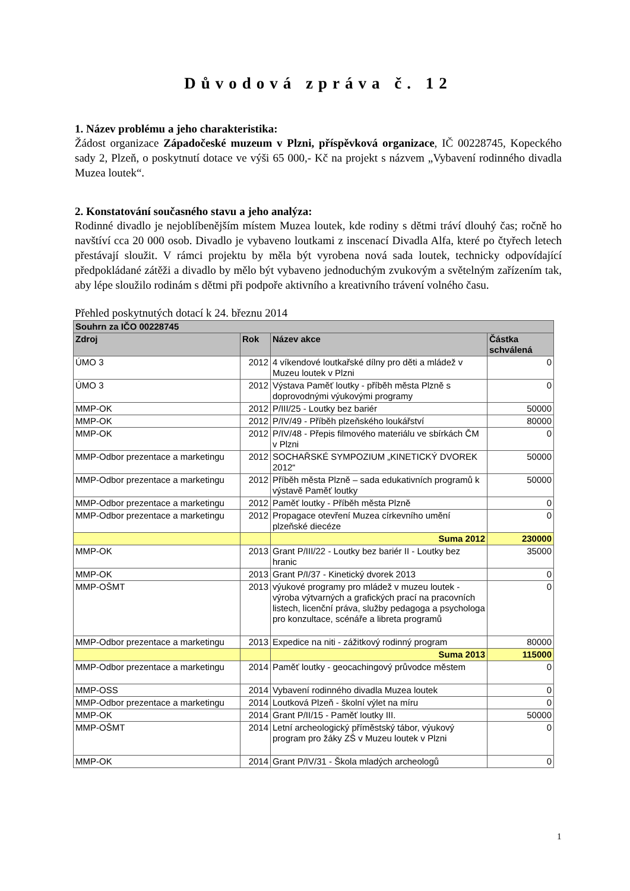Důvodová zpráva č. 12
1. Název problému a jeho charakteristika:
Žádost organizace Západočeské muzeum v Plzni, příspěvková organizace, IČ 00228745, Kopeckého sady 2, Plzeň, o poskytnutí dotace ve výši 65 000,- Kč na projekt s názvem „Vybavení rodinného divadla Muzea loutek“.
2. Konstatování současného stavu a jeho analýza:
Rodinné divadlo je nejoblíbenějším místem Muzea loutek, kde rodiny s dětmi tráví dlouhý čas; ročně ho navštíví cca 20 000 osob. Divadlo je vybaveno loutkami z inscenací Divadla Alfa, které po čtyřech letech přestávají sloužit. V rámci projektu by měla být vyrobena nová sada loutek, technicky odpovídající předpokládané zátěži a divadlo by mělo být vybaveno jednoduchým zvukovým a světelným zařízením tak, aby lépe sloužilo rodinám s dětmi při podpoře aktivního a kreativního trávení volného času.
Přehled poskytnutých dotací k 24. březnu 2014
| Souhrn za IČO 00228745 | | | |
| --- | --- | --- | --- |
| Zdroj | Rok | Název akce | Částka schválená |
| ÚMO 3 | 2012 | 4 víkendové loutkařské dílny pro děti a mládež v Muzeu loutek v Plzni | 0 |
| ÚMO 3 | 2012 | Výstava Paměť loutky - příběh města Plzně s doprovodnými výukovými programy | 0 |
| MMP-OK | 2012 | P/III/25 - Loutky bez bariér | 50000 |
| MMP-OK | 2012 | P/IV/49 - Příběh plzeňského loukářství | 80000 |
| MMP-OK | 2012 | P/IV/48 - Přepis filmového materiálu ve sbírkách ČM v Plzni | 0 |
| MMP-Odbor prezentace a marketingu | 2012 | SOCHAŘSKÉ SYMPOZIUM „KINETICKÝ DVOREK 2012“ | 50000 |
| MMP-Odbor prezentace a marketingu | 2012 | Příběh města Plzně – sada edukativních programů k výstavě Paměť loutky | 50000 |
| MMP-Odbor prezentace a marketingu | 2012 | Paměť loutky - Příběh města Plzně | 0 |
| MMP-Odbor prezentace a marketingu | 2012 | Propagace otevření Muzea církevního umění plzeňské diecéze | 0 |
| | | Suma 2012 | 230000 |
| MMP-OK | 2013 | Grant P/III/22 - Loutky bez bariér II - Loutky bez hranic | 35000 |
| MMP-OK | 2013 | Grant P/I/37 - Kinetický dvorek 2013 | 0 |
| MMP-OŠMT | 2013 | výukové programy pro mládež v muzeu loutek - výroba výtvarných a grafických prací na pracovních listech, licenční práva, služby pedagoga a psychologa pro konzultace, scénáře a libreta programů | 0 |
| MMP-Odbor prezentace a marketingu | 2013 | Expedice na niti - zážitkový rodinný program | 80000 |
| | | Suma 2013 | 115000 |
| MMP-Odbor prezentace a marketingu | 2014 | Paměť loutky - geocachingový průvodce městem | 0 |
| MMP-OSS | 2014 | Vybavení rodinného divadla Muzea loutek | 0 |
| MMP-Odbor prezentace a marketingu | 2014 | Loutková Plzeň - školní výlet na míru | 0 |
| MMP-OK | 2014 | Grant P/II/15 - Paměť loutky III. | 50000 |
| MMP-OŠMT | 2014 | Letní archeologický příměstský tábor, výukový program pro žáky ZŠ v Muzeu loutek v Plzni | 0 |
| MMP-OK | 2014 | Grant P/IV/31 - Škola mladých archeologů | 0 |
1